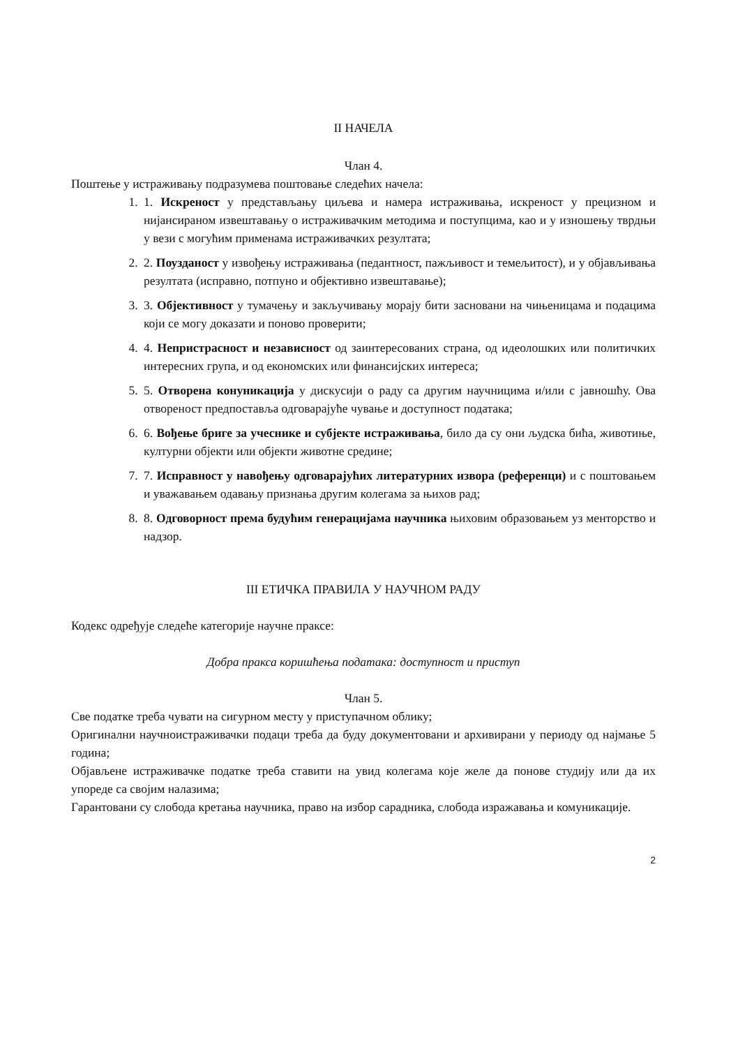II НАЧЕЛА
Члан 4.
Поштење у истраживању подразумева поштовање следећих начела:
1. 1. Искреност у представљању циљева и намера истраживања, искреност у прецизном и нијансираном извештавању о истраживачким методима и поступцима, као и у изношењу тврдњи у вези с могућим применама истраживачких резултата;
2. 2. Поузданост у извођењу истраживања (педантност, пажљивост и темељитост), и у објављивања резултата (исправно, потпуно и објективно извештавање);
3. 3. Објективност у тумачењу и закључивању морају бити засновани на чињеницама и подацима који се могу доказати и поново проверити;
4. 4. Непристрасност и независност од заинтересованих страна, од идеолошких или политичких интересних група, и од економских или финансијских интереса;
5. 5. Отворена конуникација у дискусији о раду са другим научницима и/или с јавношћу. Ова отвореност предпоставља одговарајуће чување и доступност података;
6. 6. Вођење бриге за учеснике и субјекте истраживања, било да су они људска бића, животиње, културни објекти или објекти животне средине;
7. 7. Исправност у навођењу одговарајућих литературних извора (референци) и с поштовањем и уважавањем одавању признања другим колегама за њихов рад;
8. 8. Одговорност према будућим генерацијама научника њиховим образовањем уз менторство и надзор.
III ЕТИЧКА ПРАВИЛА У НАУЧНОМ РАДУ
Кодекс одређује следеће категорије научне праксе:
Добра пракса коришћења података: доступност и приступ
Члан 5.
Све податке треба чувати на сигурном месту у приступачном облику;
Оригинални научноистраживачки подаци треба да буду документовани и архивирани у периоду од најмање 5 година;
Објављене истраживачке податке треба ставити на увид колегама које желе да понове студију или да их упореде са својим налазима;
Гарантовани су слобода кретања научника, право на избор сарадника, слобода изражавања и комуникације.
2